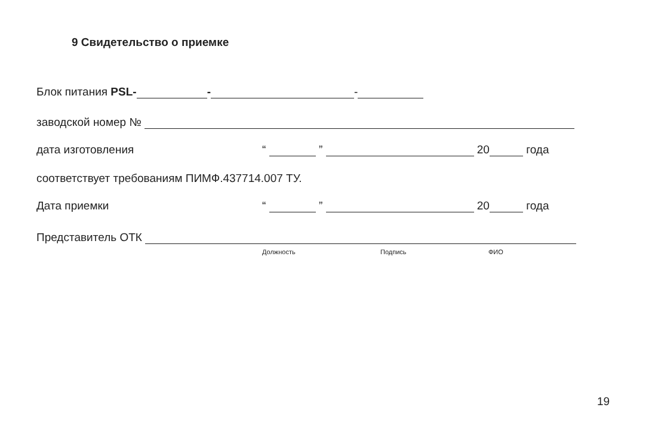9 Свидетельство о приемке
Блок питания PSL- - -
заводской номер №
дата изготовления “ ” 20 года
соответствует требованиям ПИМФ.437714.007 ТУ.
Дата приемки “ ” 20 года
Представитель ОТК
Должность Подпись ФИО
19